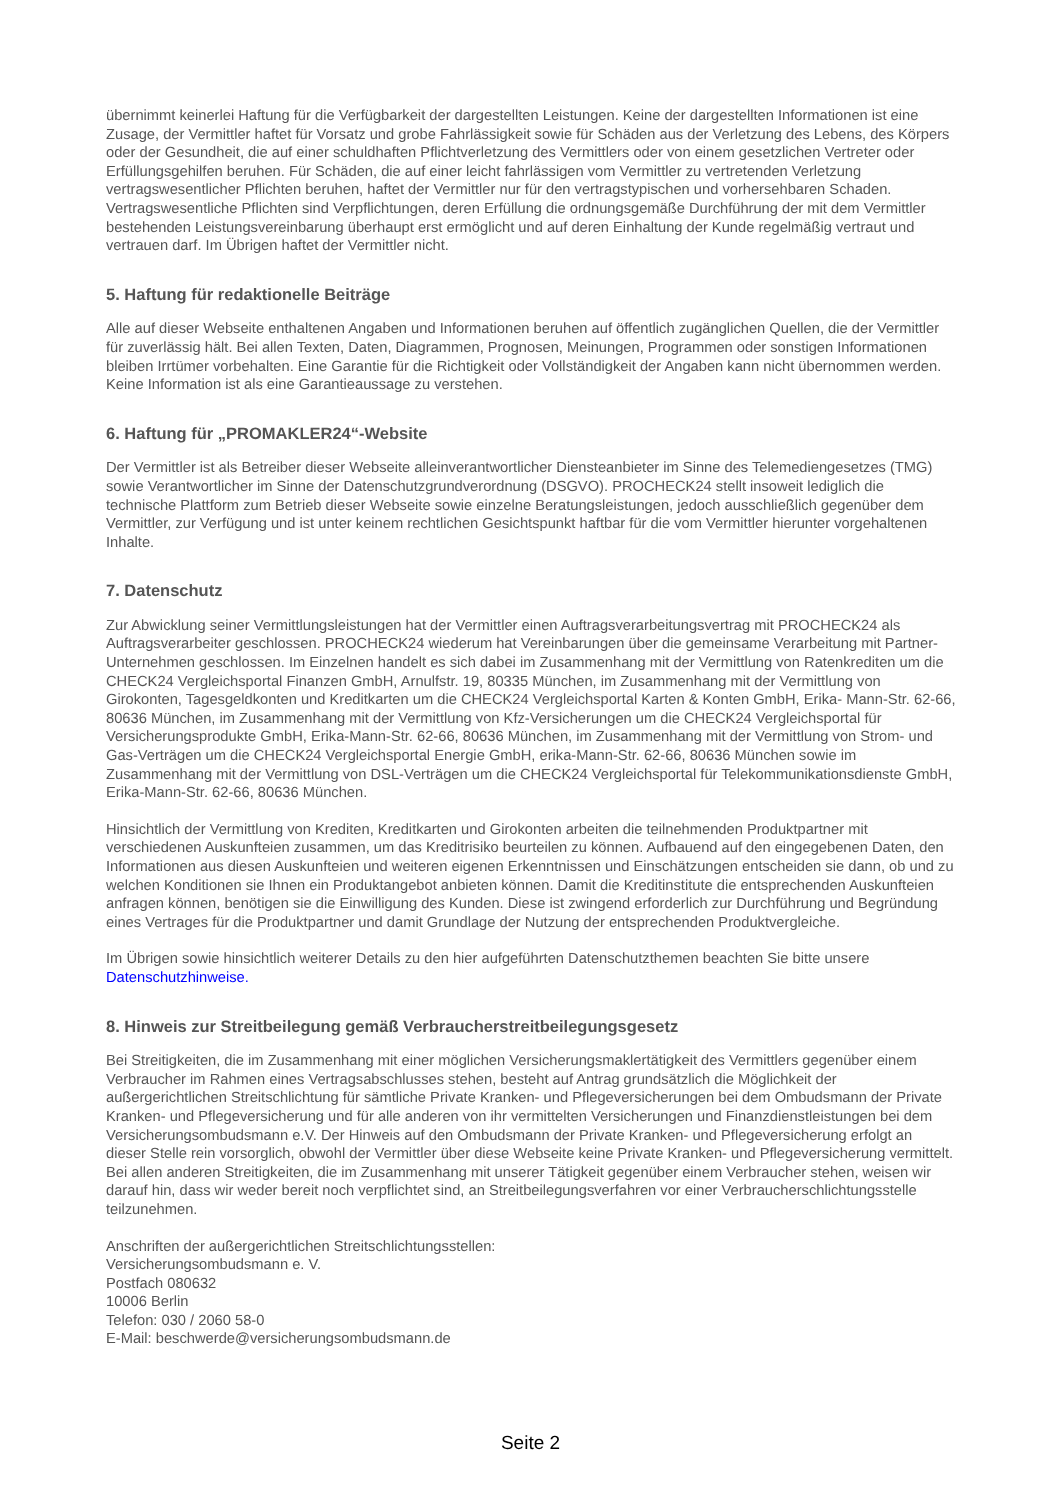übernimmt keinerlei Haftung für die Verfügbarkeit der dargestellten Leistungen. Keine der dargestellten Informationen ist eine Zusage, der Vermittler haftet für Vorsatz und grobe Fahrlässigkeit sowie für Schäden aus der Verletzung des Lebens, des Körpers oder der Gesundheit, die auf einer schuldhaften Pflichtverletzung des Vermittlers oder von einem gesetzlichen Vertreter oder Erfüllungsgehilfen beruhen. Für Schäden, die auf einer leicht fahrlässigen vom Vermittler zu vertretenden Verletzung vertragswesentlicher Pflichten beruhen, haftet der Vermittler nur für den vertragstypischen und vorhersehbaren Schaden. Vertragswesentliche Pflichten sind Verpflichtungen, deren Erfüllung die ordnungsgemäße Durchführung der mit dem Vermittler bestehenden Leistungsvereinbarung überhaupt erst ermöglicht und auf deren Einhaltung der Kunde regelmäßig vertraut und vertrauen darf. Im Übrigen haftet der Vermittler nicht.
5. Haftung für redaktionelle Beiträge
Alle auf dieser Webseite enthaltenen Angaben und Informationen beruhen auf öffentlich zugänglichen Quellen, die der Vermittler für zuverlässig hält. Bei allen Texten, Daten, Diagrammen, Prognosen, Meinungen, Programmen oder sonstigen Informationen bleiben Irrtümer vorbehalten. Eine Garantie für die Richtigkeit oder Vollständigkeit der Angaben kann nicht übernommen werden. Keine Information ist als eine Garantieaussage zu verstehen.
6. Haftung für „PROMAKLER24“-Website
Der Vermittler ist als Betreiber dieser Webseite alleinverantwortlicher Diensteanbieter im Sinne des Telemediengesetzes (TMG) sowie Verantwortlicher im Sinne der Datenschutzgrundverordnung (DSGVO). PROCHECK24 stellt insoweit lediglich die technische Plattform zum Betrieb dieser Webseite sowie einzelne Beratungsleistungen, jedoch ausschließlich gegenüber dem Vermittler, zur Verfügung und ist unter keinem rechtlichen Gesichtspunkt haftbar für die vom Vermittler hierunter vorgehaltenen Inhalte.
7. Datenschutz
Zur Abwicklung seiner Vermittlungsleistungen hat der Vermittler einen Auftragsverarbeitungsvertrag mit PROCHECK24 als Auftragsverarbeiter geschlossen. PROCHECK24 wiederum hat Vereinbarungen über die gemeinsame Verarbeitung mit Partner-Unternehmen geschlossen. Im Einzelnen handelt es sich dabei im Zusammenhang mit der Vermittlung von Ratenkrediten um die CHECK24 Vergleichsportal Finanzen GmbH, Arnulfstr. 19, 80335 München, im Zusammenhang mit der Vermittlung von Girokonten, Tagesgeldkonten und Kreditkarten um die CHECK24 Vergleichsportal Karten & Konten GmbH, Erika- Mann-Str. 62-66, 80636 München, im Zusammenhang mit der Vermittlung von Kfz-Versicherungen um die CHECK24 Vergleichsportal für Versicherungsprodukte GmbH, Erika-Mann-Str. 62-66, 80636 München, im Zusammenhang mit der Vermittlung von Strom- und Gas-Verträgen um die CHECK24 Vergleichsportal Energie GmbH, erika-Mann-Str. 62-66, 80636 München sowie im Zusammenhang mit der Vermittlung von DSL-Verträgen um die CHECK24 Vergleichsportal für Telekommunikationsdienste GmbH, Erika-Mann-Str. 62-66, 80636 München.
Hinsichtlich der Vermittlung von Krediten, Kreditkarten und Girokonten arbeiten die teilnehmenden Produktpartner mit verschiedenen Auskunfteien zusammen, um das Kreditrisiko beurteilen zu können. Aufbauend auf den eingegebenen Daten, den Informationen aus diesen Auskunfteien und weiteren eigenen Erkenntnissen und Einschätzungen entscheiden sie dann, ob und zu welchen Konditionen sie Ihnen ein Produktangebot anbieten können. Damit die Kreditinstitute die entsprechenden Auskunfteien anfragen können, benötigen sie die Einwilligung des Kunden. Diese ist zwingend erforderlich zur Durchführung und Begründung eines Vertrages für die Produktpartner und damit Grundlage der Nutzung der entsprechenden Produktvergleiche.
Im Übrigen sowie hinsichtlich weiterer Details zu den hier aufgeführten Datenschutzthemen beachten Sie bitte unsere Datenschutzhinweise.
8. Hinweis zur Streitbeilegung gemäß Verbraucherstreitbeilegungsgesetz
Bei Streitigkeiten, die im Zusammenhang mit einer möglichen Versicherungsmaklertätigkeit des Vermittlers gegenüber einem Verbraucher im Rahmen eines Vertragsabschlusses stehen, besteht auf Antrag grundsätzlich die Möglichkeit der außergerichtlichen Streitschlichtung für sämtliche Private Kranken- und Pflegeversicherungen bei dem Ombudsmann der Private Kranken- und Pflegeversicherung und für alle anderen von ihr vermittelten Versicherungen und Finanzdienstleistungen bei dem Versicherungsombudsmann e.V. Der Hinweis auf den Ombudsmann der Private Kranken- und Pflegeversicherung erfolgt an dieser Stelle rein vorsorglich, obwohl der Vermittler über diese Webseite keine Private Kranken- und Pflegeversicherung vermittelt. Bei allen anderen Streitigkeiten, die im Zusammenhang mit unserer Tätigkeit gegenüber einem Verbraucher stehen, weisen wir darauf hin, dass wir weder bereit noch verpflichtet sind, an Streitbeilegungsverfahren vor einer Verbraucherschlichtungsstelle teilzunehmen.
Anschriften der außergerichtlichen Streitschlichtungsstellen:
Versicherungsombudsmann e. V.
Postfach 080632
10006 Berlin
Telefon: 030 / 2060 58-0
E-Mail: beschwerde@versicherungsombudsmann.de
Seite 2